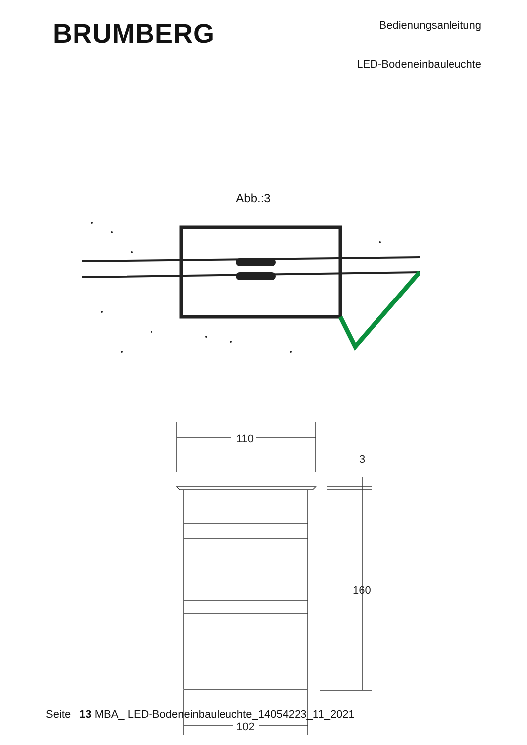BRUMBERG Bedienungsanleitung
LED-Bodeneinbauleuchte
Abb.:3
110
3
160
102
Seite | 13 MBA_ LED-Bodeneinbauleuchte_14054223_11_2021